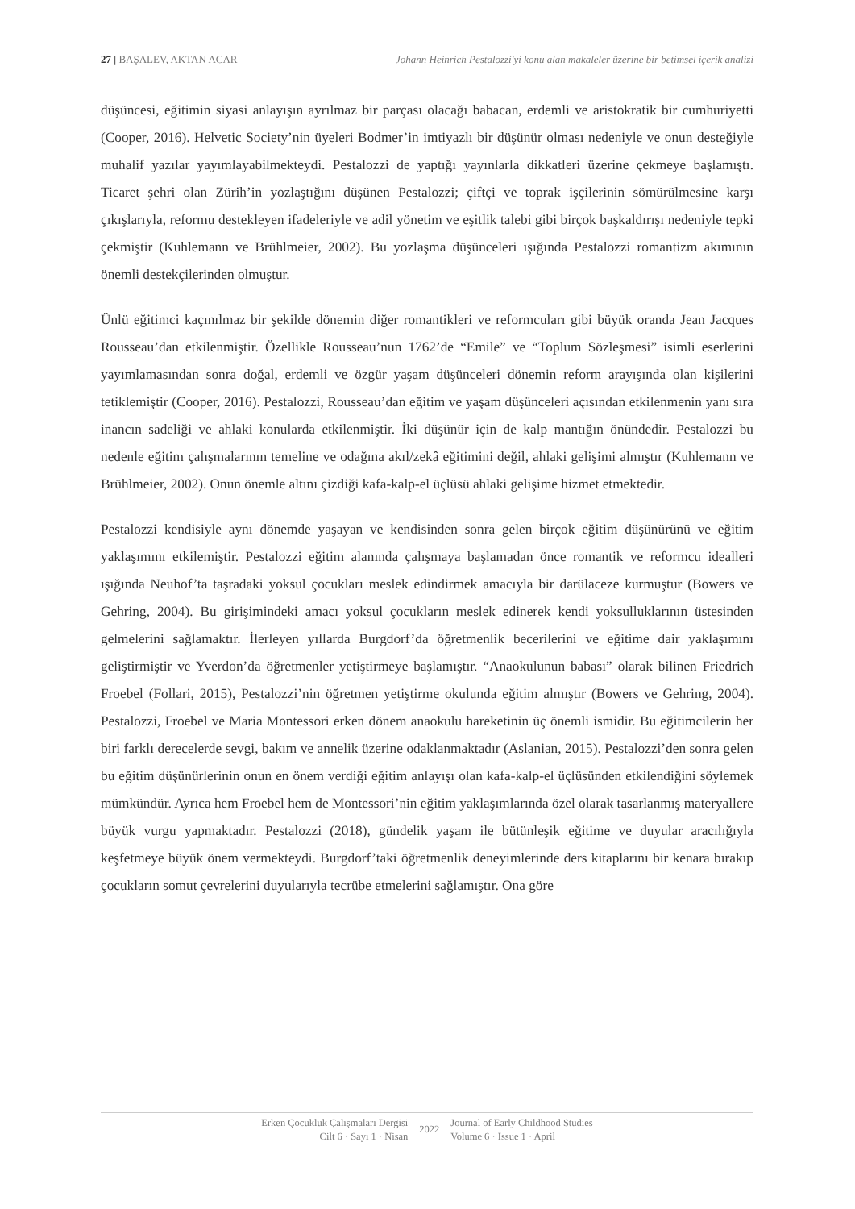27 | BAŞALEV, AKTAN ACAR Johann Heinrich Pestalozzi'yi konu alan makaleler üzerine bir betimsel içerik analizi
düşüncesi, eğitimin siyasi anlayışın ayrılmaz bir parçası olacağı babacan, erdemli ve aristokratik bir cumhuriyetti (Cooper, 2016). Helvetic Society’nin üyeleri Bodmer’in imtiyazlı bir düşünür olması nedeniyle ve onun desteğiyle muhalif yazılar yayımlayabilmekteydi. Pestalozzi de yaptığı yayınlarla dikkatleri üzerine çekmeye başlamıştı. Ticaret şehri olan Zürih’in yozlaştığını düşünen Pestalozzi; çiftçi ve toprak işçilerinin sömürülmesine karşı çıkışlarıyla, reformu destekleyen ifadeleriyle ve adil yönetim ve eşitlik talebi gibi birçok başkaldırışı nedeniyle tepki çekmiştir (Kuhlemann ve Brühlmeier, 2002). Bu yozlaşma düşünceleri ışığında Pestalozzi romantizm akımının önemli destekçilerinden olmuştur.
Ünlü eğitimci kaçınılmaz bir şekilde dönemin diğer romantikleri ve reformcuları gibi büyük oranda Jean Jacques Rousseau’dan etkilenmiştir. Özellikle Rousseau’nun 1762’de “Emile” ve “Toplum Sözleşmesi” isimli eserlerini yayımlamasından sonra doğal, erdemli ve özgür yaşam düşünceleri dönemin reform arayışında olan kişilerini tetiklemiştir (Cooper, 2016). Pestalozzi, Rousseau’dan eğitim ve yaşam düşünceleri açısından etkilenmenin yanı sıra inancın sadeliği ve ahlaki konularda etkilenmiştir. İki düşünür için de kalp mantığın önündedir. Pestalozzi bu nedenle eğitim çalışmalarının temeline ve odağına akıl/zekâ eğitimini değil, ahlaki gelişimi almıştır (Kuhlemann ve Brühlmeier, 2002). Onun önemle altını çizdiği kafa-kalp-el üçlüsü ahlaki gelişime hizmet etmektedir.
Pestalozzi kendisiyle aynı dönemde yaşayan ve kendisinden sonra gelen birçok eğitim düşünürünü ve eğitim yaklaşımını etkilemiştir. Pestalozzi eğitim alanında çalışmaya başlamadan önce romantik ve reformcu idealleri ışığında Neuhof’ta taşradaki yoksul çocukları meslek edindirmek amacıyla bir darülaceze kurmuştur (Bowers ve Gehring, 2004). Bu girişimindeki amacı yoksul çocukların meslek edinerek kendi yoksulluklarının üstesinden gelmelerini sağlamaktır. İlerleyen yıllarda Burgdorf’da öğretmenlik becerilerini ve eğitime dair yaklaşımını geliştirmiştir ve Yverdon’da öğretmenler yetiştirmeye başlamıştır. “Anaokulunun babası” olarak bilinen Friedrich Froebel (Follari, 2015), Pestalozzi’nin öğretmen yetiştirme okulunda eğitim almıştır (Bowers ve Gehring, 2004). Pestalozzi, Froebel ve Maria Montessori erken dönem anaokulu hareketinin üç önemli ismidir. Bu eğitimcilerin her biri farklı derecelerde sevgi, bakım ve annelik üzerine odaklanmaktadır (Aslanian, 2015). Pestalozzi’den sonra gelen bu eğitim düşünürlerinin onun en önem verdiği eğitim anlayışı olan kafa-kalp-el üçlüsünden etkilendiğini söylemek mümkündür. Ayrıca hem Froebel hem de Montessori’nin eğitim yaklaşımlarında özel olarak tasarlanmış materyallere büyük vurgu yapmaktadır. Pestalozzi (2018), gündelik yaşam ile bütünleşik eğitime ve duyular aracılığıyla keşfetmeye büyük önem vermekteydi. Burgdorf’taki öğretmenlik deneyimlerinde ders kitaplarını bir kenara bırakıp çocukların somut çevrelerini duyularıyla tecrübe etmelerini sağlamıştır. Ona göre
Erken Çocukluk Çalışmaları Dergisi
Cilt 6 · Sayı 1 · Nisan
2022
Journal of Early Childhood Studies
Volume 6 · Issue 1 · April